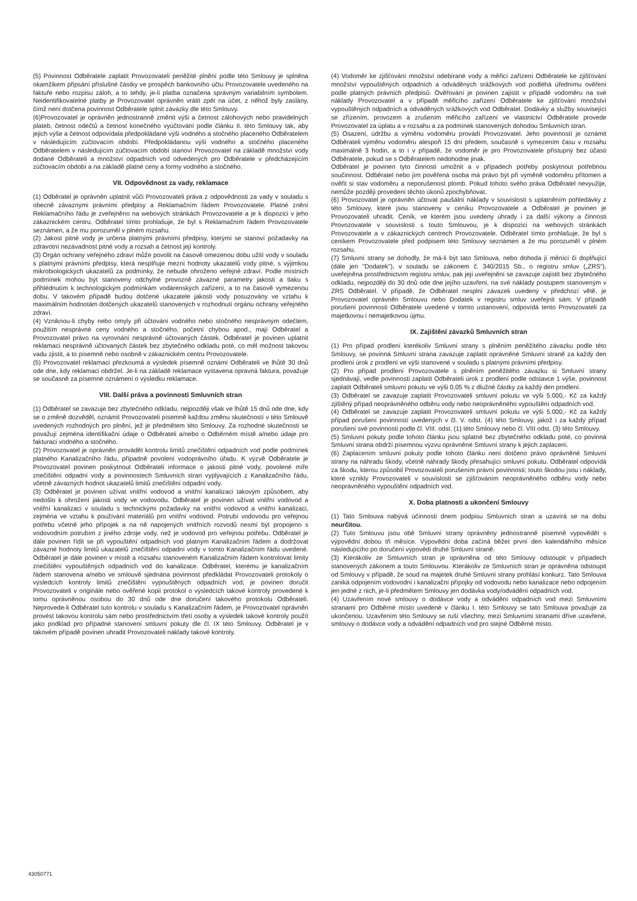(5) Povinnost Odběratele zaplatit Provozovateli peněžité plnění podle této Smlouvy je splněna okamžikem připsání příslušné částky ve prospěch bankovního účtu Provozovatele uvedeného na faktuře nebo rozpisu záloh, a to tehdy, je-li platba označena správným variabilním symbolem. Neidentifikovatelné platby je Provozovatel oprávněn vrátit zpět na účet, z něhož byly zaslány, čímž není dotčena povinnost Odběratele splnit závazky dle této Smlouvy.
(6)Provozovatel je oprávněn jednostranně změnit výši a četnost zálohových nebo pravidelných plateb, četnost odečtů a četnost konečného vyúčtování podle článku II. této Smlouvy tak, aby jejich výše a četnost odpovídala předpokládané výši vodného a stočného placeného Odběratelem v následujícím zúčtovacím období. Předpokládanou výši vodného a stočného placeného Odběratelem v následujícím zúčtovacím období stanoví Provozovatel na základě množství vody dodané Odběrateli a množství odpadních vod odvedených pro Odběratele v předcházejícím zúčtovacím období a na základě platné ceny a formy vodného a stočného.
VII. Odpovědnost za vady, reklamace
(1) Odběratel je oprávněn uplatnit vůči Provozovateli práva z odpovědnosti za vady v souladu s obecně závaznými právními předpisy a Reklamačním řádem Provozovatele. Platné znění Reklamačního řádu je zveřejněno na webových stránkách Provozovatele a je k dispozici v jeho zákaznickém centru. Odběratel tímto prohlašuje, že byl s Reklamačním řádem Provozovatele seznámen, a že mu porozuměl v plném rozsahu.
(2) Jakost pitné vody je určena platnými právními předpisy, kterými se stanoví požadavky na zdravotní nezávadnost pitné vody a rozsah a četnost její kontroly.
(3) Orgán ochrany veřejného zdraví může povolit na časově omezenou dobu užití vody v souladu s platnými právními předpisy, která nesplňuje mezní hodnoty ukazatelů vody pitné, s výjimkou mikrobiologických ukazatelů za podmínky, že nebude ohroženo veřejné zdraví. Podle místních podmínek mohou být stanoveny odchylné provozně závazné parametry jakosti a tlaku s přihlédnutím k technologickým podmínkám vodárenských zařízení, a to na časově vymezenou dobu. V takovém případě budou dotčené ukazatele jakosti vody posuzovány ve vztahu k maximálním hodnotám dotčených ukazatelů stanovených v rozhodnutí orgánu ochrany veřejného zdraví.
(4) Vzniknou-li chyby nebo omyly při účtování vodného nebo stočného nesprávným odečtem, použitím nesprávné ceny vodného a stočného, početní chybou apod., mají Odběratel a Provozovatel právo na vyrovnání nesprávně účtovaných částek. Odběratel je povinen uplatnit reklamaci nesprávně účtovaných částek bez zbytečného odkladu poté, co měl možnost takovou vadu zjistit, a to písemně nebo osobně v zákaznickém centru Provozovatele.
(5) Provozovatel reklamaci přezkoumá a výsledek písemně oznámí Odběrateli ve lhůtě 30 dnů ode dne, kdy reklamaci obdržel. Je-li na základě reklamace vystavena opravná faktura, považuje se současně za písemné oznámení o výsledku reklamace.
VIII. Další práva a povinnosti Smluvních stran
(1) Odběratel se zavazuje bez zbytečného odkladu, nejpozději však ve lhůtě 15 dnů ode dne, kdy se o změně dozvěděl, oznámit Provozovateli písemně každou změnu skutečností v této Smlouvě uvedených rozhodných pro plnění, jež je předmětem této Smlouvy. Za rozhodné skutečnosti se považují zejména identifikační údaje o Odběrateli a/nebo o Odběrném místě a/nebo údaje pro fakturaci vodného a stočného.
(2) Provozovatel je oprávněn provádět kontrolu limitů znečištění odpadních vod podle podmínek platného Kanalizačního řádu, případně povolení vodoprávního úřadu. K výzvě Odběratele je Provozovatel povinen poskytnout Odběrateli informace o jakosti pitné vody, povolené míře znečištění odpadní vody a povinnostech Smluvních stran vyplývajících z Kanalizačního řádu, včetně závazných hodnot ukazatelů limitů znečištění odpadní vody.
(3) Odběratel je povinen užívat vnitřní vodovod a vnitřní kanalizaci takovým způsobem, aby nedošlo k ohrožení jakosti vody ve vodovodu. Odběratel je povinen užívat vnitřní vodovod a vnitřní kanalizaci v souladu s technickými požadavky na vnitřní vodovod a vnitřní kanalizaci, zejména ve vztahu k používání materiálů pro vnitřní vodovod. Potrubí vodovodu pro veřejnou potřebu včetně jeho přípojek a na ně napojených vnitřních rozvodů nesmí být propojeno s vodovodním potrubím z jiného zdroje vody, než je vodovod pro veřejnou potřebu. Odběratel je dále povinen řídit se při vypouštění odpadních vod platným Kanalizačním řádem a dodržovat závazné hodnoty limitů ukazatelů znečištění odpadní vody v tomto Kanalizačním řádu uvedené. Odběratel je dále povinen v místě a rozsahu stanoveném Kanalizačním řádem kontrolovat limity znečištění vypouštěných odpadních vod do kanalizace. Odběratel, kterému je kanalizačním řádem stanovena a/nebo ve smlouvě sjednána povinnost předkládat Provozovateli protokoly o výsledcích kontroly limitů znečištění vypouštěných odpadních vod, je povinen doručit Provozovateli v originále nebo ověřené kopii protokol o výsledcích takové kontroly provedené k tomu oprávněnou osobou do 30 dnů ode dne doručení takového protokolu Odběrateli. Neprovede-li Odběratel tuto kontrolu v souladu s Kanalizačním řádem, je Provozovatel oprávněn provést takovou kontrolu sám nebo prostřednictvím třetí osoby a výsledek takové kontroly použít jako podklad pro případné stanovení smluvní pokuty dle čl. IX této Smlouvy. Odběratel je v takovém případě povinen uhradit Provozovateli náklady takové kontroly.
(4) Vodoměr ke zjišťování množství odebírané vody a měřicí zařízení Odběratele ke zjišťování množství vypouštěných odpadních a odváděných srážkových vod podléhá úřednímu ověření podle platných právních předpisů. Ověřování je povinen zajistit v případě vodoměru na své náklady Provozovatel a v případě měřicího zařízení Odběratele ke zjišťování množství vypouštěných odpadních a odváděných srážkových vod Odběratel. Dodávky a služby související se zřízením, provozem a zrušením měřicího zařízení ve vlastnictví Odběratele provede Provozovatel za úplatu a v rozsahu a za podmínek stanovených dohodou Smluvních stran.
(5) Osazení, údržbu a výměnu vodoměru provádí Provozovatel. Jeho povinností je oznámit Odběrateli výměnu vodoměru alespoň 15 dní předem, současně s vymezením času v rozsahu maximálně 3 hodin, a to i v případě, že vodoměr je pro Provozovatele přístupný bez účasti Odběratele, pokud se s Odběratelem nedohodne jinak.
Odběratel je povinen tyto činnosti umožnit a v případech potřeby poskytnout potřebnou součinnost. Odběratel nebo jím pověřená osoba má právo být při výměně vodoměru přítomen a ověřit si stav vodoměru a neporušenost plomb. Pokud tohoto svého práva Odběratel nevyužije, nemůže později provedení těchto úkonů zpochybňovat.
(6) Provozovatel je oprávněn účtovat paušální náklady v souvislosti s uplatněním pohledávky z této Smlouvy, které jsou stanoveny v ceníku Provozovatele a Odběratel je povinen je Provozovateli uhradit. Ceník, ve kterém jsou uvedeny úhrady i za další výkony a činnosti Provozovatele v souvislosti s touto Smlouvou, je k dispozici na webových stránkách Provozovatele a v zákaznických centrech Provozovatele. Odběratel tímto prohlašuje, že byl s ceníkem Provozovatele před podpisem této Smlouvy seznámen a že mu porozuměl v plném rozsahu.
(7) Smluvní strany se dohodly, že má-li být tato Smlouva, nebo dohoda jí měnící či doplňující (dále jen "Dodatek"), v souladu se zákonem č. 340/2015 Sb., o registru smluv („ZRS“), uveřejněna prostřednictvím registru smluv, pak její uveřejnění se zavazuje zajistit bez zbytečného odkladu, nejpozději do 30 dnů ode dne jejího uzavření, na své náklady postupem stanoveným v ZRS Odběratel. V případě, že Odběratel nesplní závazek uvedený v předchozí větě, je Provozovatel oprávněn Smlouvu nebo Dodatek v registru smluv uveřejnit sám. V případě porušení povinnosti Odběratele uvedené v tomto ustanovení, odpovídá tento Provozovateli za majetkovou i nemajetkovou újmu.
IX. Zajištění závazků Smluvních stran
(1) Pro případ prodlení kterékoliv Smluvní strany s plněním peněžitého závazku podle této Smlouvy, se povinná Smluvní strana zavazuje zaplatit oprávněné Smluvní straně za každý den prodlení úrok z prodlení ve výši stanovené v souladu s platnými právními předpisy.
(2) Pro případ prodlení Provozovatele s plněním peněžitého závazku si Smluvní strany sjednávají, vedle povinnosti zaplatit Odběrateli úrok z prodlení podle odstavce 1 výše, povinnost zaplatit Odběrateli smluvní pokutu ve výši 0,05 % z dlužné částky za každý den prodlení.
(3) Odběratel se zavazuje zaplatit Provozovateli smluvní pokutu ve výši 5.000,- Kč za každý zjištěný případ neoprávněného odběru vody nebo neoprávněného vypouštění odpadních vod.
(4) Odběratel se zavazuje zaplatit Provozovateli smluvní pokutu ve výši 5.000,- Kč za každý případ porušení povinností uvedených v čl. V. odst. (4) této Smlouvy, jakož i za každý případ porušení své povinnosti podle čl. VIII. odst. (1) této Smlouvy nebo čl. VIII odst. (3) této Smlouvy.
(5) Smluvní pokuty podle tohoto článku jsou splatné bez zbytečného odkladu poté, co povinná Smluvní strana obdrží písemnou výzvu oprávněné Smluvní strany k jejich zaplacení.
(6) Zaplacením smluvní pokuty podle tohoto článku není dotčeno právo oprávněné Smluvní strany na náhradu škody, včetně náhrady škody přesahující smluvní pokutu. Odběratel odpovídá za škodu, kterou způsobil Provozovateli porušením právní povinnosti; touto škodou jsou i náklady, které vznikly Provozovateli v souvislosti se zjišťováním neoprávněného odběru vody nebo neoprávněného vypouštění odpadních vod.
X. Doba platnosti a ukončení Smlouvy
(1) Tato Smlouva nabývá účinnosti dnem podpisu Smluvních stran a uzavírá se na dobu neurčitou.
(2) Tuto Smlouvu jsou obě Smluvní strany oprávněny jednostranně písemně vypovědět s výpovědní dobou tři měsíce. Výpovědní doba začíná běžet první den kalendářního měsíce následujícího po doručení výpovědi druhé Smluvní straně.
(3) Kterákoliv ze Smluvních stran je oprávněna od této Smlouvy odstoupit v případech stanovených zákonem a touto Smlouvou. Kterákoliv ze Smluvních stran je oprávněna odstoupit od Smlouvy v případě, že soud na majetek druhé Smluvní strany prohlásí konkurz. Tato Smlouva zaniká odpojením vodovodní i kanalizační přípojky od vodovodu nebo kanalizace nebo odpojením jen jedné z nich, je-li předmětem Smlouvy jen dodávka vody/odvádění odpadních vod.
(4) Uzavřením nové smlouvy o dodávce vody a odvádění odpadních vod mezi Smluvními stranami pro Odběrné místo uvedené v článku I. této Smlouvy se tato Smlouva považuje za ukončenou. Uzavřením této Smlouvy se ruší všechny, mezi Smluvními stranami dříve uzavřené, smlouvy o dodávce vody a odvádění odpadních vod pro stejné Odběrné místo.
43050771